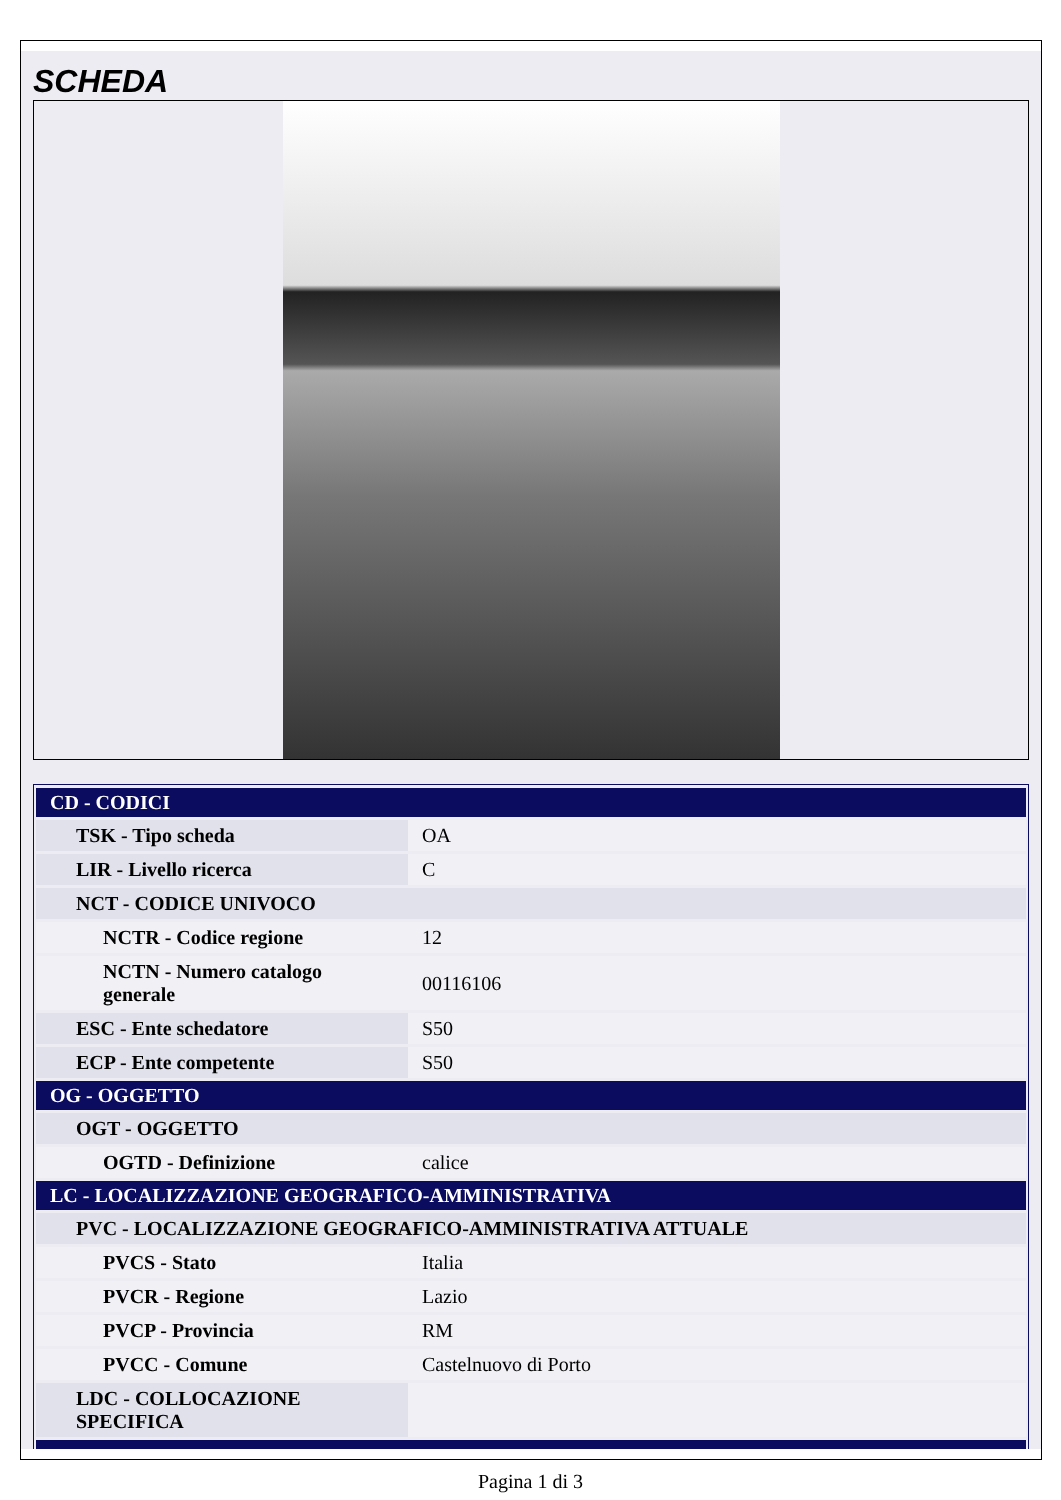SCHEDA
| CD - CODICI | |
| TSK - Tipo scheda | OA |
| LIR - Livello ricerca | C |
| NCT - CODICE UNIVOCO | |
| NCTR - Codice regione | 12 |
| NCTN - Numero catalogo generale | 00116106 |
| ESC - Ente schedatore | S50 |
| ECP - Ente competente | S50 |
| OG - OGGETTO | |
| OGT - OGGETTO | |
| OGTD - Definizione | calice |
| LC - LOCALIZZAZIONE GEOGRAFICO-AMMINISTRATIVA | |
| PVC - LOCALIZZAZIONE GEOGRAFICO-AMMINISTRATIVA ATTUALE | |
| PVCS - Stato | Italia |
| PVCR - Regione | Lazio |
| PVCP - Provincia | RM |
| PVCC - Comune | Castelnuovo di Porto |
| LDC - COLLOCAZIONE SPECIFICA | |
Pagina 1 di 3